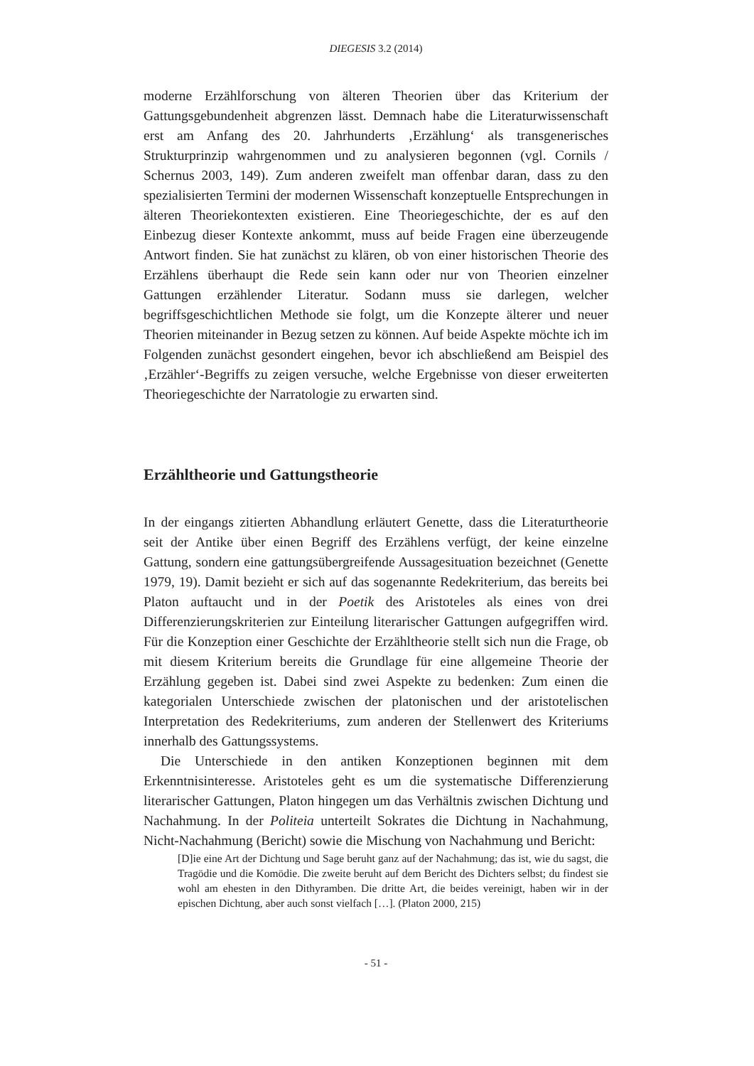DIEGESIS 3.2 (2014)
moderne Erzählforschung von älteren Theorien über das Kriterium der Gattungsgebundenheit abgrenzen lässt. Demnach habe die Literaturwissenschaft erst am Anfang des 20. Jahrhunderts ‚Erzählung‘ als transgenerisches Strukturprinzip wahrgenommen und zu analysieren begonnen (vgl. Cornils / Schernus 2003, 149). Zum anderen zweifelt man offenbar daran, dass zu den spezialisierten Termini der modernen Wissenschaft konzeptuelle Entsprechungen in älteren Theoriekontexten existieren. Eine Theoriegeschichte, der es auf den Einbezug dieser Kontexte ankommt, muss auf beide Fragen eine überzeugende Antwort finden. Sie hat zunächst zu klären, ob von einer historischen Theorie des Erzählens überhaupt die Rede sein kann oder nur von Theorien einzelner Gattungen erzählender Literatur. Sodann muss sie darlegen, welcher begriffsgeschichtlichen Methode sie folgt, um die Konzepte älterer und neuer Theorien miteinander in Bezug setzen zu können. Auf beide Aspekte möchte ich im Folgenden zunächst gesondert eingehen, bevor ich abschließend am Beispiel des ‚Erzähler‘-Begriffs zu zeigen versuche, welche Ergebnisse von dieser erweiterten Theoriegeschichte der Narratologie zu erwarten sind.
Erzähltheorie und Gattungstheorie
In der eingangs zitierten Abhandlung erläutert Genette, dass die Literaturtheorie seit der Antike über einen Begriff des Erzählens verfügt, der keine einzelne Gattung, sondern eine gattungsübergreifende Aussagesituation bezeichnet (Genette 1979, 19). Damit bezieht er sich auf das sogenannte Redekriterium, das bereits bei Platon auftaucht und in der Poetik des Aristoteles als eines von drei Differenzierungskriterien zur Einteilung literarischer Gattungen aufgegriffen wird. Für die Konzeption einer Geschichte der Erzähltheorie stellt sich nun die Frage, ob mit diesem Kriterium bereits die Grundlage für eine allgemeine Theorie der Erzählung gegeben ist. Dabei sind zwei Aspekte zu bedenken: Zum einen die kategorialen Unterschiede zwischen der platonischen und der aristotelischen Interpretation des Redekriteriums, zum anderen der Stellenwert des Kriteriums innerhalb des Gattungssystems.
Die Unterschiede in den antiken Konzeptionen beginnen mit dem Erkenntnisinteresse. Aristoteles geht es um die systematische Differenzierung literarischer Gattungen, Platon hingegen um das Verhältnis zwischen Dichtung und Nachahmung. In der Politeia unterteilt Sokrates die Dichtung in Nachahmung, Nicht-Nachahmung (Bericht) sowie die Mischung von Nachahmung und Bericht:
[D]ie eine Art der Dichtung und Sage beruht ganz auf der Nachahmung; das ist, wie du sagst, die Tragödie und die Komödie. Die zweite beruht auf dem Bericht des Dichters selbst; du findest sie wohl am ehesten in den Dithyramben. Die dritte Art, die beides vereinigt, haben wir in der epischen Dichtung, aber auch sonst vielfach […]. (Platon 2000, 215)
- 51 -